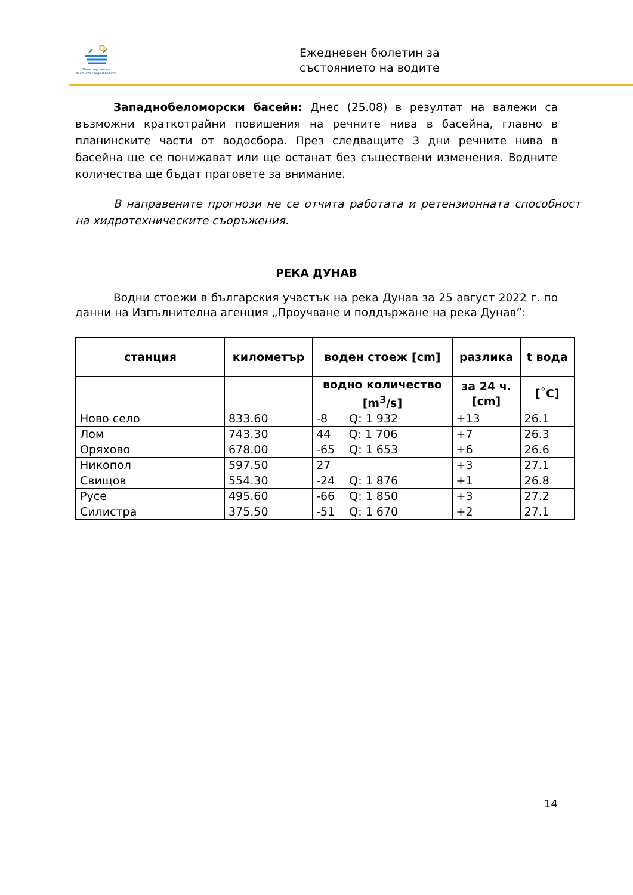Министерство на околната среда и водите
Ежедневен бюлетин за
състоянието на водите
Западнобеломорски басейн: Днес (25.08) в резултат на валежи са възможни краткотрайни повишения на речните нива в басейна, главно в планинските части от водосбора. През следващите 3 дни речните нива в басейна ще се понижават или ще останат без съществени изменения. Водните количества ще бъдат праговете за внимание.
В направените прогнози не се отчита работата и ретензионната способност на хидротехническите съоръжения.
РЕКА ДУНАВ
Водни стоежи в българския участък на река Дунав за 25 август 2022 г. по данни на Изпълнителна агенция „Проучване и поддържане на река Дунав”:
| станция | километър | воден стоеж [cm] | разлика | t вода |
| --- | --- | --- | --- | --- |
| | | водно количество [m<sup>3</sup>/s] | за 24 ч. [cm] | [˚C] |
| Ново село | 833.60 | -8 Q: 1 932 | +13 | 26.1 |
| Лом | 743.30 | 44 Q: 1 706 | +7 | 26.3 |
| Оряхово | 678.00 | -65 Q: 1 653 | +6 | 26.6 |
| Никопол | 597.50 | 27 | +3 | 27.1 |
| Свищов | 554.30 | -24 Q: 1 876 | +1 | 26.8 |
| Русе | 495.60 | -66 Q: 1 850 | +3 | 27.2 |
| Силистра | 375.50 | -51 Q: 1 670 | +2 | 27.1 |
14